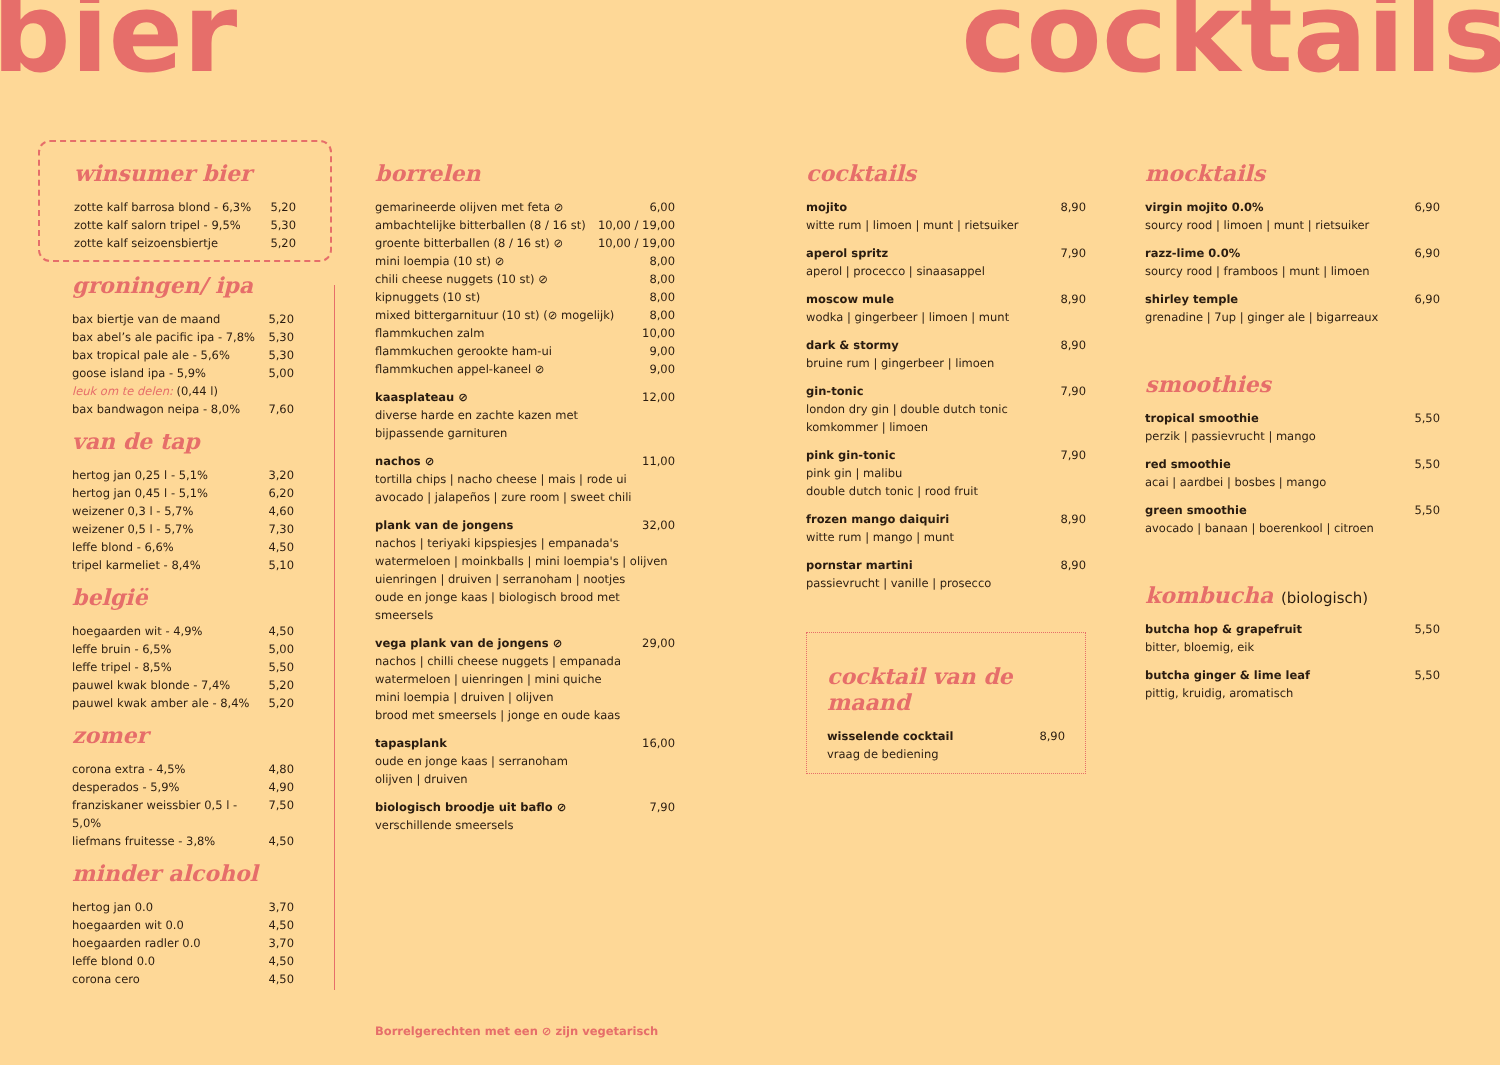bier cocktails
winsumer bier
zotte kalf barrosa blond - 6,3% 5,20
zotte kalf salorn tripel - 9,5% 5,30
zotte kalf seizoensbiertje 5,20
groningen/ ipa
bax biertje van de maand 5,20
bax abel’s ale pacific ipa - 7,8% 5,30
bax tropical pale ale - 5,6% 5,30
goose island ipa - 5,9% 5,00
leuk om te delen: (0,44 l)
bax bandwagon neipa - 8,0% 7,60
van de tap
hertog jan 0,25 l - 5,1% 3,20
hertog jan 0,45 l - 5,1% 6,20
weizener 0,3 l - 5,7% 4,60
weizener 0,5 l - 5,7% 7,30
leffe blond - 6,6% 4,50
tripel karmeliet - 8,4% 5,10
belgië
hoegaarden wit - 4,9% 4,50
leffe bruin - 6,5% 5,00
leffe tripel - 8,5% 5,50
pauwel kwak blonde - 7,4% 5,20
pauwel kwak amber ale - 8,4% 5,20
zomer
corona extra - 4,5% 4,80
desperados - 5,9% 4,90
franziskaner weissbier 0,5 l - 5,0% 7,50
liefmans fruitesse - 3,8% 4,50
minder alcohol
hertog jan 0.0 3,70
hoegaarden wit 0.0 4,50
hoegaarden radler 0.0 3,70
leffe blond 0.0 4,50
corona cero 4,50
borrelen
gemarineerde olijven met feta ⊘ 6,00
ambachtelijke bitterballen (8 / 16 st) 10,00 / 19,00
groente bitterballen (8 / 16 st) ⊘ 10,00 / 19,00
mini loempia (10 st) ⊘ 8,00
chili cheese nuggets (10 st) ⊘ 8,00
kipnuggets (10 st) 8,00
mixed bittergarnituur (10 st) (⊘ mogelijk) 8,00
flammkuchen zalm 10,00
flammkuchen gerookte ham-ui 9,00
flammkuchen appel-kaneel ⊘ 9,00
kaasplateau ⊘ 12,00
diverse harde en zachte kazen met
bijpassende garnituren
nachos ⊘ 11,00
tortilla chips | nacho cheese | mais | rode ui
avocado | jalapeños | zure room | sweet chili
plank van de jongens 32,00
nachos | teriyaki kipspiesjes | empanada's
watermeloen | moinkballs | mini loempia's | olijven
uienringen | druiven | serranoham | nootjes
oude en jonge kaas | biologisch brood met smeersels
vega plank van de jongens ⊘ 29,00
nachos | chilli cheese nuggets | empanada
watermeloen | uienringen | mini quiche
mini loempia | druiven | olijven
brood met smeersels | jonge en oude kaas
tapasplank 16,00
oude en jonge kaas | serranoham
olijven | druiven
biologisch broodje uit baflo ⊘ 7,90
verschillende smeersels
Borrelgerechten met een ⊘ zijn vegetarisch
cocktails
mojito 8,90
witte rum | limoen | munt | rietsuiker
aperol spritz 7,90
aperol | procecco | sinaasappel
moscow mule 8,90
wodka | gingerbeer | limoen | munt
dark & stormy 8,90
bruine rum | gingerbeer | limoen
gin-tonic 7,90
london dry gin | double dutch tonic
komkommer | limoen
pink gin-tonic 7,90
pink gin | malibu
double dutch tonic | rood fruit
frozen mango daiquiri 8,90
witte rum | mango | munt
pornstar martini 8,90
passievrucht | vanille | prosecco
cocktail van de maand
wisselende cocktail 8,90
vraag de bediening
mocktails
virgin mojito 0.0% 6,90
sourcy rood | limoen | munt | rietsuiker
razz-lime 0.0% 6,90
sourcy rood | framboos | munt | limoen
shirley temple 6,90
grenadine | 7up | ginger ale | bigarreaux
smoothies
tropical smoothie 5,50
perzik | passievrucht | mango
red smoothie 5,50
acai | aardbei | bosbes | mango
green smoothie 5,50
avocado | banaan | boerenkool | citroen
kombucha (biologisch)
butcha hop & grapefruit 5,50
bitter, bloemig, eik
butcha ginger & lime leaf 5,50
pittig, kruidig, aromatisch